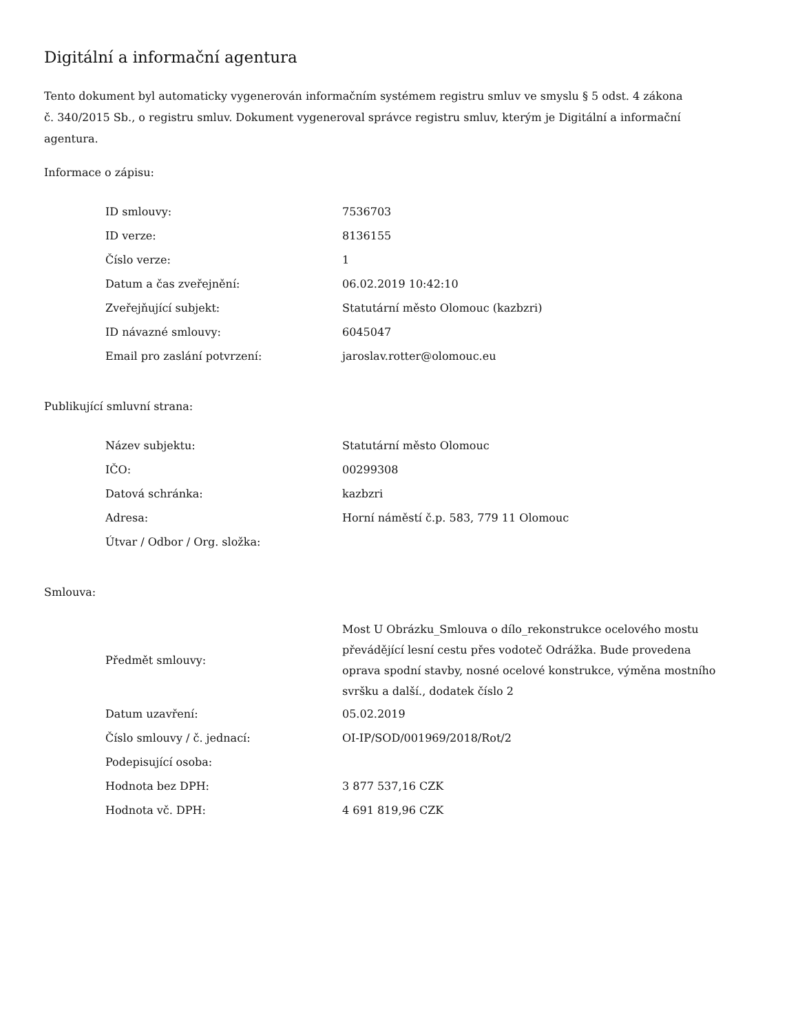Digitální a informační agentura
Tento dokument byl automaticky vygenerován informačním systémem registru smluv ve smyslu § 5 odst. 4 zákona
č. 340/2015 Sb., o registru smluv. Dokument vygeneroval správce registru smluv, kterým je Digitální a informační agentura.
Informace o zápisu:
| ID smlouvy: | 7536703 |
| ID verze: | 8136155 |
| Číslo verze: | 1 |
| Datum a čas zveřejnění: | 06.02.2019 10:42:10 |
| Zveřejňující subjekt: | Statutární město Olomouc (kazbzri) |
| ID návazné smlouvy: | 6045047 |
| Email pro zaslání potvrzení: | jaroslav.rotter@olomouc.eu |
Publikující smluvní strana:
| Název subjektu: | Statutární město Olomouc |
| IČO: | 00299308 |
| Datová schránka: | kazbzri |
| Adresa: | Horní náměstí č.p. 583, 779 11 Olomouc |
| Útvar / Odbor / Org. složka: | |
Smlouva:
| Předmět smlouvy: | Most U Obrázku_Smlouva o dílo_rekonstrukce ocelového mostu převádějící lesní cestu přes vodoteč Odrážka. Bude provedena oprava spodní stavby, nosné ocelové konstrukce, výměna mostního svršku a další., dodatek číslo 2 |
| Datum uzavření: | 05.02.2019 |
| Číslo smlouvy / č. jednací: | OI-IP/SOD/001969/2018/Rot/2 |
| Podepisující osoba: | |
| Hodnota bez DPH: | 3 877 537,16 CZK |
| Hodnota vč. DPH: | 4 691 819,96 CZK |